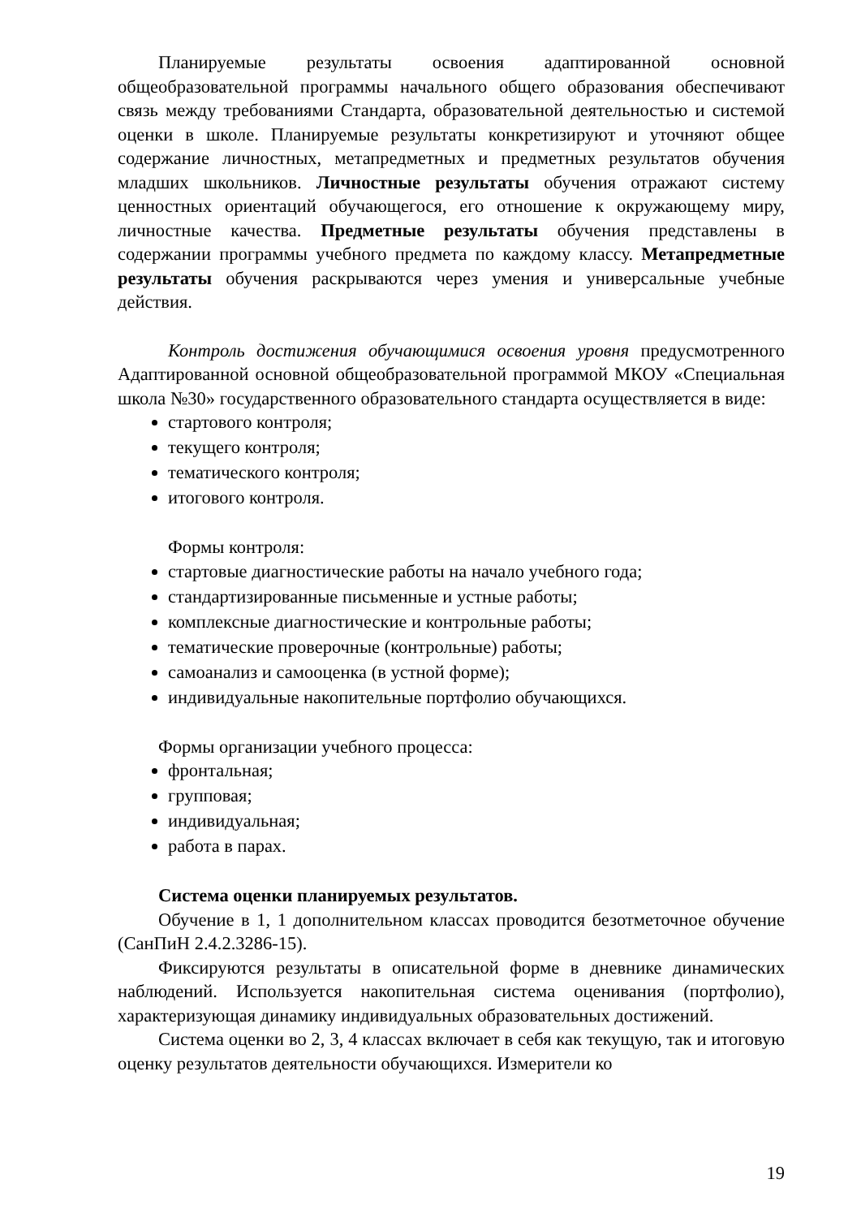Планируемые результаты освоения адаптированной основной общеобразовательной программы начального общего образования обеспечивают связь между требованиями Стандарта, образовательной деятельностью и системой оценки в школе. Планируемые результаты конкретизируют и уточняют общее содержание личностных, метапредметных и предметных результатов обучения младших школьников. Личностные результаты обучения отражают систему ценностных ориентаций обучающегося, его отношение к окружающему миру, личностные качества. Предметные результаты обучения представлены в содержании программы учебного предмета по каждому классу. Метапредметные результаты обучения раскрываются через умения и универсальные учебные действия.
Контроль достижения обучающимися освоения уровня предусмотренного Адаптированной основной общеобразовательной программой МКОУ «Специальная школа №30» государственного образовательного стандарта осуществляется в виде:
стартового контроля;
текущего контроля;
тематического контроля;
итогового контроля.
Формы контроля:
стартовые диагностические работы на начало учебного года;
стандартизированные письменные и устные работы;
комплексные диагностические и контрольные работы;
тематические проверочные (контрольные) работы;
самоанализ и самооценка (в устной форме);
индивидуальные накопительные портфолио обучающихся.
Формы организации учебного процесса:
фронтальная;
групповая;
индивидуальная;
работа в парах.
Система оценки планируемых результатов.
Обучение в 1, 1 дополнительном классах проводится безотметочное обучение (СанПиН 2.4.2.3286-15).
Фиксируются результаты в описательной форме в дневнике динамических наблюдений. Используется накопительная система оценивания (портфолио), характеризующая динамику индивидуальных образовательных достижений.
Система оценки во 2, 3, 4 классах включает в себя как текущую, так и итоговую оценку результатов деятельности обучающихся. Измерители ко
19